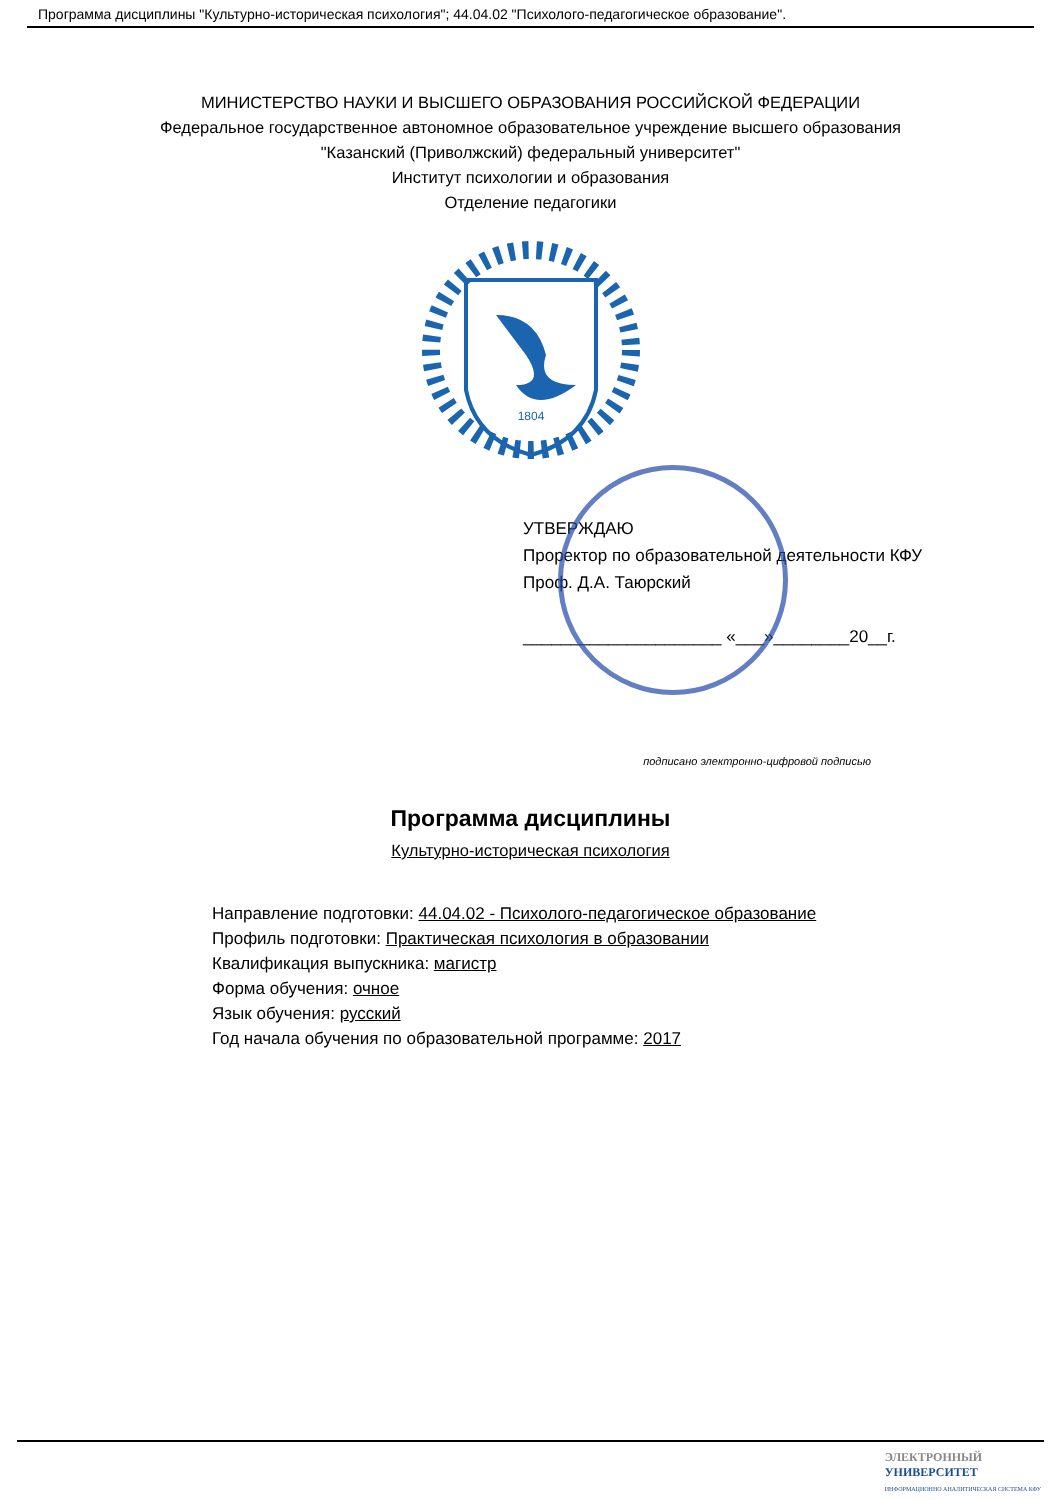Программа дисциплины "Культурно-историческая психология"; 44.04.02 "Психолого-педагогическое образование".
МИНИСТЕРСТВО НАУКИ И ВЫСШЕГО ОБРАЗОВАНИЯ РОССИЙСКОЙ ФЕДЕРАЦИИ
Федеральное государственное автономное образовательное учреждение высшего образования
"Казанский (Приволжский) федеральный университет"
Институт психологии и образования
Отделение педагогики
1804
УТВЕРЖДАЮ
Проректор по образовательной деятельности КФУ
Проф. Д.А. Таюрский
_____________________ «___»________20__г.
подписано электронно-цифровой подписью
Программа дисциплины
Культурно-историческая психология
Направление подготовки: 44.04.02 - Психолого-педагогическое образование
Профиль подготовки: Практическая психология в образовании
Квалификация выпускника: магистр
Форма обучения: очное
Язык обучения: русский
Год начала обучения по образовательной программе: 2017
ЭЛЕКТРОННЫЙ
УНИВЕРСИТЕТ
ИНФОРМАЦИОННО АНАЛИТИЧЕСКАЯ СИСТЕМА КФУ